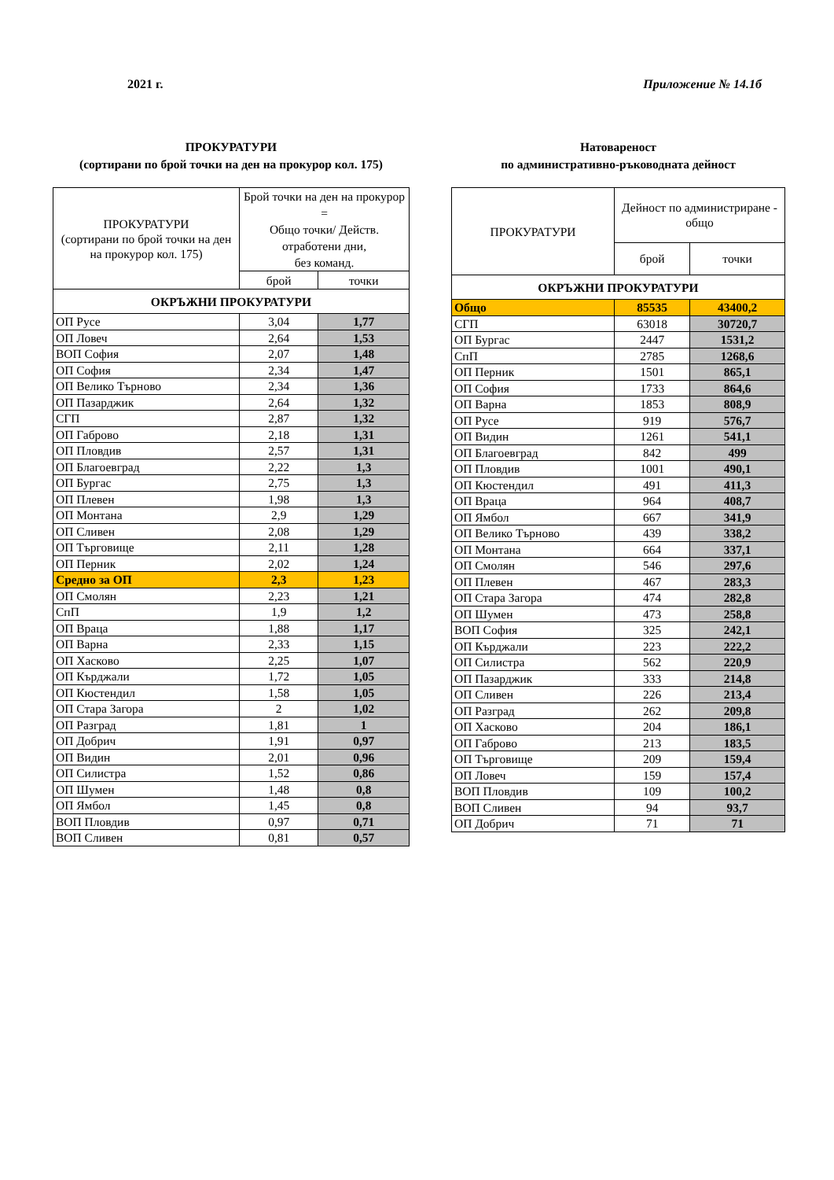2021 г. Приложение № 14.1б
ПРОКУРАТУРИ
(сортирани по брой точки на ден на прокурор кол. 175)
| ПРОКУРАТУРИ (сортирани по брой точки на ден на прокурор кол. 175) | Брой точки на ден на прокурор = Общо точки/ Действ. отработени дни, без команд. | |
| --- | --- | --- |
| | брой | точки |
| ОКРЪЖНИ ПРОКУРАТУРИ | | |
| ОП Русе | 3,04 | 1,77 |
| ОП Ловеч | 2,64 | 1,53 |
| ВОП София | 2,07 | 1,48 |
| ОП София | 2,34 | 1,47 |
| ОП Велико Търново | 2,34 | 1,36 |
| ОП Пазарджик | 2,64 | 1,32 |
| СГП | 2,87 | 1,32 |
| ОП Габрово | 2,18 | 1,31 |
| ОП Пловдив | 2,57 | 1,31 |
| ОП Благоевград | 2,22 | 1,3 |
| ОП Бургас | 2,75 | 1,3 |
| ОП Плевен | 1,98 | 1,3 |
| ОП Монтана | 2,9 | 1,29 |
| ОП Сливен | 2,08 | 1,29 |
| ОП Търговище | 2,11 | 1,28 |
| ОП Перник | 2,02 | 1,24 |
| Средно за ОП | 2,3 | 1,23 |
| ОП Смолян | 2,23 | 1,21 |
| СпП | 1,9 | 1,2 |
| ОП Враца | 1,88 | 1,17 |
| ОП Варна | 2,33 | 1,15 |
| ОП Хасково | 2,25 | 1,07 |
| ОП Кърджали | 1,72 | 1,05 |
| ОП Кюстендил | 1,58 | 1,05 |
| ОП Стара Загора | 2 | 1,02 |
| ОП Разград | 1,81 | 1 |
| ОП Добрич | 1,91 | 0,97 |
| ОП Видин | 2,01 | 0,96 |
| ОП Силистра | 1,52 | 0,86 |
| ОП Шумен | 1,48 | 0,8 |
| ОП Ямбол | 1,45 | 0,8 |
| ВОП Пловдив | 0,97 | 0,71 |
| ВОП Сливен | 0,81 | 0,57 |
Натовареност
по административно-ръководната дейност
| ПРОКУРАТУРИ | Дейност по администриране - общо | |
| --- | --- | --- |
| | брой | точки |
| ОКРЪЖНИ ПРОКУРАТУРИ | | |
| Общо | 85535 | 43400,2 |
| СГП | 63018 | 30720,7 |
| ОП Бургас | 2447 | 1531,2 |
| СпП | 2785 | 1268,6 |
| ОП Перник | 1501 | 865,1 |
| ОП София | 1733 | 864,6 |
| ОП Варна | 1853 | 808,9 |
| ОП Русе | 919 | 576,7 |
| ОП Видин | 1261 | 541,1 |
| ОП Благоевград | 842 | 499 |
| ОП Пловдив | 1001 | 490,1 |
| ОП Кюстендил | 491 | 411,3 |
| ОП Враца | 964 | 408,7 |
| ОП Ямбол | 667 | 341,9 |
| ОП Велико Търново | 439 | 338,2 |
| ОП Монтана | 664 | 337,1 |
| ОП Смолян | 546 | 297,6 |
| ОП Плевен | 467 | 283,3 |
| ОП Стара Загора | 474 | 282,8 |
| ОП Шумен | 473 | 258,8 |
| ВОП София | 325 | 242,1 |
| ОП Кърджали | 223 | 222,2 |
| ОП Силистра | 562 | 220,9 |
| ОП Пазарджик | 333 | 214,8 |
| ОП Сливен | 226 | 213,4 |
| ОП Разград | 262 | 209,8 |
| ОП Хасково | 204 | 186,1 |
| ОП Габрово | 213 | 183,5 |
| ОП Търговище | 209 | 159,4 |
| ОП Ловеч | 159 | 157,4 |
| ВОП Пловдив | 109 | 100,2 |
| ВОП Сливен | 94 | 93,7 |
| ОП Добрич | 71 | 71 |